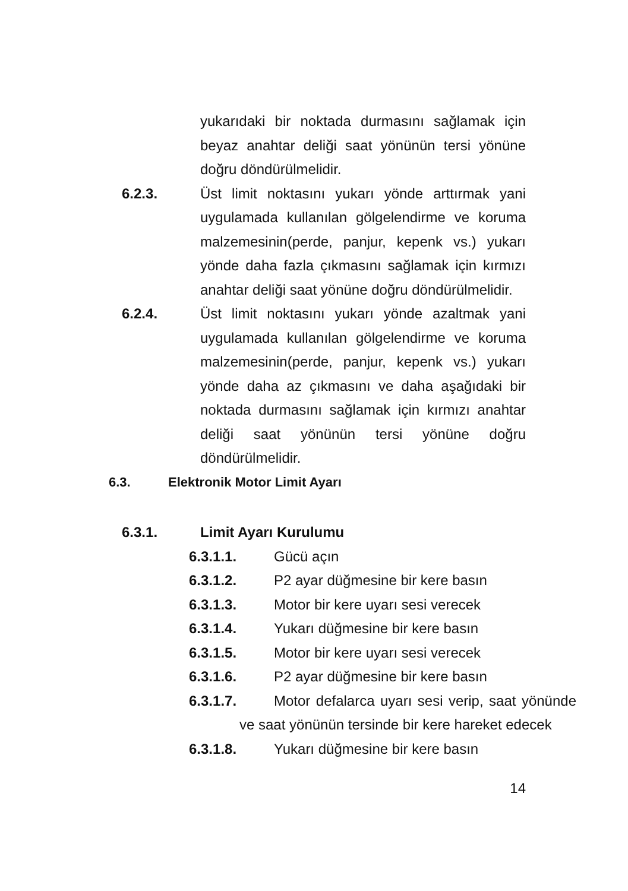yukarıdaki bir noktada durmasını sağlamak için beyaz anahtar deliği saat yönünün tersi yönüne doğru döndürülmelidir.
6.2.3. Üst limit noktasını yukarı yönde arttırmak yani uygulamada kullanılan gölgelendirme ve koruma malzemesinin(perde, panjur, kepenk vs.) yukarı yönde daha fazla çıkmasını sağlamak için kırmızı anahtar deliği saat yönüne doğru döndürülmelidir.
6.2.4. Üst limit noktasını yukarı yönde azaltmak yani uygulamada kullanılan gölgelendirme ve koruma malzemesinin(perde, panjur, kepenk vs.) yukarı yönde daha az çıkmasını ve daha aşağıdaki bir noktada durmasını sağlamak için kırmızı anahtar deliği saat yönünün tersi yönüne doğru döndürülmelidir.
6.3. Elektronik Motor Limit Ayarı
6.3.1. Limit Ayarı Kurulumu
6.3.1.1. Gücü açın
6.3.1.2. P2 ayar düğmesine bir kere basın
6.3.1.3. Motor bir kere uyarı sesi verecek
6.3.1.4. Yukarı düğmesine bir kere basın
6.3.1.5. Motor bir kere uyarı sesi verecek
6.3.1.6. P2 ayar düğmesine bir kere basın
6.3.1.7. Motor defalarca uyarı sesi verip, saat yönünde ve saat yönünün tersinde bir kere hareket edecek
6.3.1.8. Yukarı düğmesine bir kere basın
14